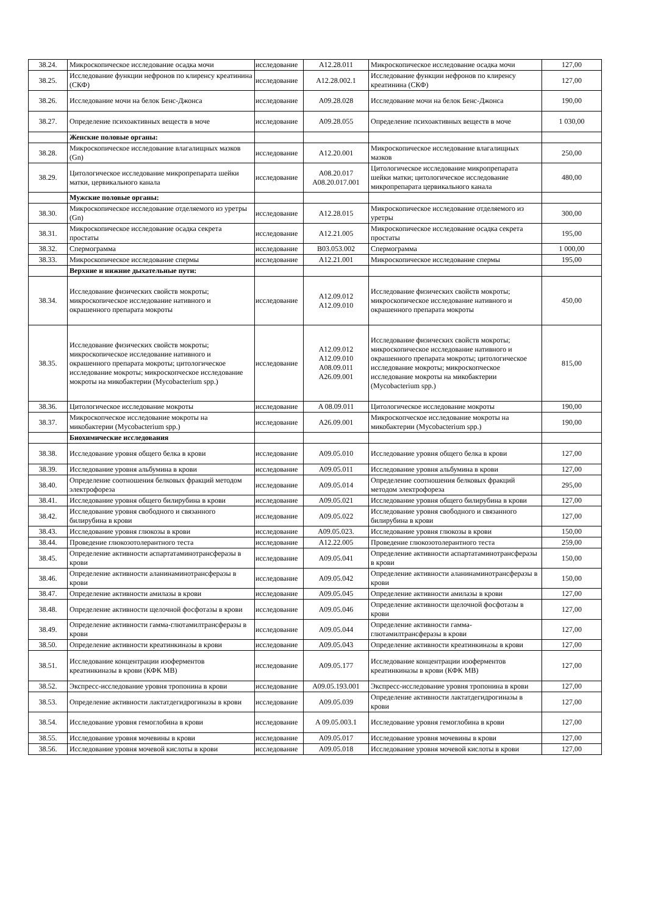| 38.24. | Микроскопическое исследование осадка мочи | исследование | A12.28.011 | Микроскопическое исследование осадка мочи | 127,00 |
| 38.25. | Исследование функции нефронов по клиренсу креатинина (СКФ) | исследование | A12.28.002.1 | Исследование функции нефронов по клиренсу креатинина (СКФ) | 127,00 |
| 38.26. | Исследование мочи на белок Бенс-Джонса | исследование | A09.28.028 | Исследование мочи на белок Бенс-Джонса | 190,00 |
| 38.27. | Определение психоактивных веществ в моче | исследование | A09.28.055 | Определение психоактивных веществ в моче | 1 030,00 |
| | Женские половые органы: | | | | |
| 38.28. | Микроскопическое исследование влагалищных мазков (Gn) | исследование | A12.20.001 | Микроскопическое исследование влагалищных мазков | 250,00 |
| 38.29. | Цитологическое исследование микропрепарата шейки матки, цервикального канала | исследование | A08.20.017 A08.20.017.001 | Цитологическое исследование микропрепарата шейки матки; цитологическое исследование микропрепарата цервикального канала | 480,00 |
| | Мужские половые органы: | | | | |
| 38.30. | Микроскопическое исследование отделяемого из уретры (Gn) | исследование | A12.28.015 | Микроскопическое исследование отделяемого из уретры | 300,00 |
| 38.31. | Микроскопическое исследование осадка секрета простаты | исследование | A12.21.005 | Микроскопическое исследование осадка секрета простаты | 195,00 |
| 38.32. | Спермограмма | исследование | B03.053.002 | Спермограмма | 1 000,00 |
| 38.33. | Микроскопическое исследование спермы | исследование | A12.21.001 | Микроскопическое исследование спермы | 195,00 |
| | Верхние и нижние дыхательные пути: | | | | |
| 38.34. | Исследование физических свойств мокроты; микроскопическое исследование нативного и окрашенного препарата мокроты | исследование | A12.09.012 A12.09.010 | Исследование физических свойств мокроты; микроскопическое исследование нативного и окрашенного препарата мокроты | 450,00 |
| 38.35. | Исследование физических свойств мокроты; микроскопическое исследование нативного и окрашенного препарата мокроты; цитологическое исследование мокроты; микроскопческое исследование мокроты на микобактерии (Mycobacterium spp.) | исследование | A12.09.012 A12.09.010 A08.09.011 A26.09.001 | Исследование физических свойств мокроты; микроскопическое исследование нативного и окрашенного препарата мокроты; цитологическое исследование мокроты; микроскопческое исследование мокроты на микобактерии (Mycobacterium spp.) | 815,00 |
| 38.36. | Цитологическое исследование мокроты | исследование | A 08.09.011 | Цитологическое исследование мокроты | 190,00 |
| 38.37. | Микроскопческое исследование мокроты на микобактерии (Mycobacterium spp.) | исследование | A26.09.001 | Микроскопческое исследование мокроты на микобактерии (Mycobacterium spp.) | 190,00 |
| | Биохимические исследования | | | | |
| 38.38. | Исследование уровня общего белка в крови | исследование | A09.05.010 | Исследование уровня общего белка в крови | 127,00 |
| 38.39. | Исследование уровня альбумина в крови | исследование | A09.05.011 | Исследование уровня альбумина в крови | 127,00 |
| 38.40. | Определение соотношения белковых фракций методом электрофореза | исследование | A09.05.014 | Определение соотношения белковых фракций методом электрофореза | 295,00 |
| 38.41. | Исследование уровня общего билирубина в крови | исследование | A09.05.021 | Исследование уровня общего билирубина в крови | 127,00 |
| 38.42. | Исследование уровня свободного и связанного билирубина в крови | исследование | A09.05.022 | Исследование уровня свободного и связанного билирубина в крови | 127,00 |
| 38.43. | Исследование уровня глюкозы в крови | исследование | A09.05.023. | Исследование уровня глюкозы в крови | 150,00 |
| 38.44. | Проведение глюкозотолерантного теста | исследование | A12.22.005 | Проведение глюкозотолерантного теста | 259,00 |
| 38.45. | Определение активности аспартатаминотрансферазы в крови | исследование | A09.05.041 | Определение активности аспартатаминотрансферазы в крови | 150,00 |
| 38.46. | Определение активности аланинаминотрансферазы в крови | исследование | A09.05.042 | Определение активности аланинаминотрансферазы в крови | 150,00 |
| 38.47. | Определение активности амилазы в крови | исследование | A09.05.045 | Определение активности амилазы в крови | 127,00 |
| 38.48. | Определение активности щелочной фосфотазы в крови | исследование | A09.05.046 | Определение активности щелочной фосфотазы в крови | 127,00 |
| 38.49. | Определение активности гамма-глютамилтрансферазы в крови | исследование | A09.05.044 | Определение активности гамма-глютамилтрансферазы в крови | 127,00 |
| 38.50. | Определение активности креатинкиназы в крови | исследование | A09.05.043 | Определение активности креатинкиназы в крови | 127,00 |
| 38.51. | Исследование концентрации изоферментов креатинкиназы в крови (КФК МВ) | исследование | A09.05.177 | Исследование концентрации изоферментов креатинкиназы в крови (КФК МВ) | 127,00 |
| 38.52. | Экспресс-исследование уровня тропонина в крови | исследование | A09.05.193.001 | Экспресс-исследование уровня тропонина в крови | 127,00 |
| 38.53. | Определение активности лактатдегидрогиназы в крови | исследование | A09.05.039 | Определение активности лактатдегидрогиназы в крови | 127,00 |
| 38.54. | Исследование уровня гемоглобина в крови | исследование | A 09.05.003.1 | Исследование уровня гемоглобина в крови | 127,00 |
| 38.55. | Исследование уровня мочевины в крови | исследование | A09.05.017 | Исследование уровня мочевины в крови | 127,00 |
| 38.56. | Исследование уровня мочевой кислоты в крови | исследование | A09.05.018 | Исследование уровня мочевой кислоты в крови | 127,00 |